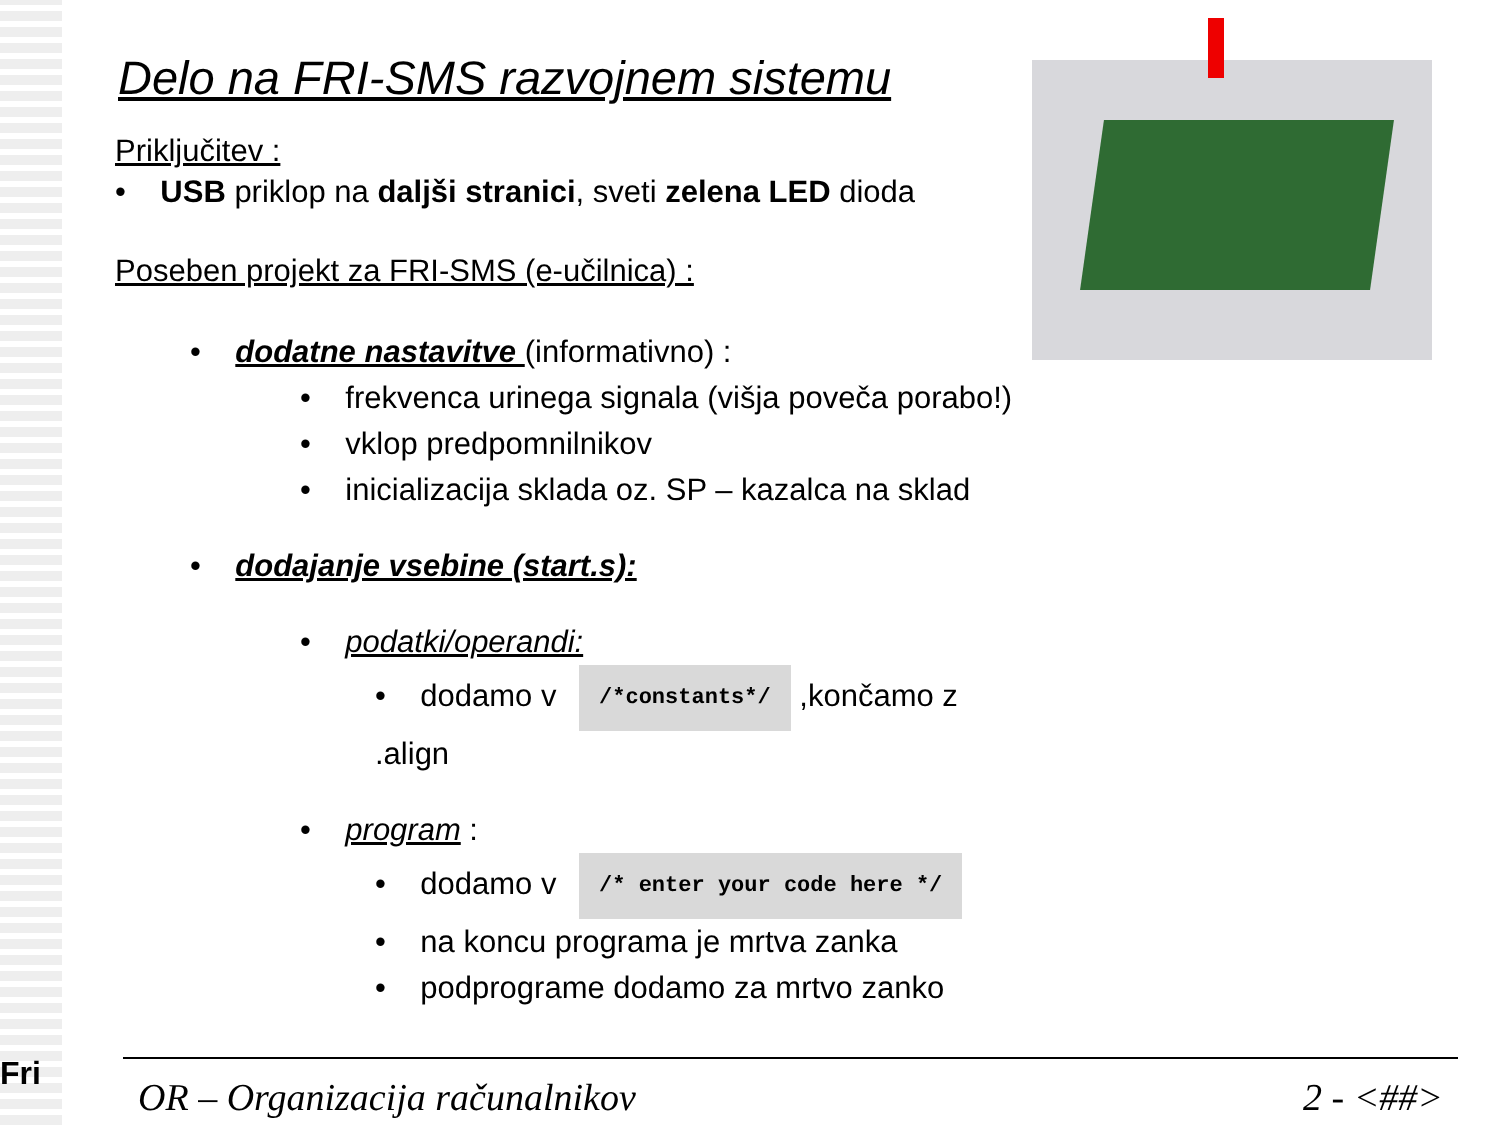Fri
Delo na FRI-SMS razvojnem sistemu
Priključitev :
• USB priklop na daljši stranici, sveti zelena LED dioda
Poseben projekt za FRI-SMS (e-učilnica) :
• dodatne nastavitve (informativno) :
• frekvenca urinega signala (višja poveča porabo!)
• vklop predpomnilnikov
• inicializacija sklada oz. SP – kazalca na sklad
• dodajanje vsebine (start.s):
• podatki/operandi:
• dodamo v /*constants*/ ,končamo z .align
• program :
• dodamo v /* enter your code here */
• na koncu programa je mrtva zanka
• podprograme dodamo za mrtvo zanko
OR – Organizacija računalnikov 2 - <##>